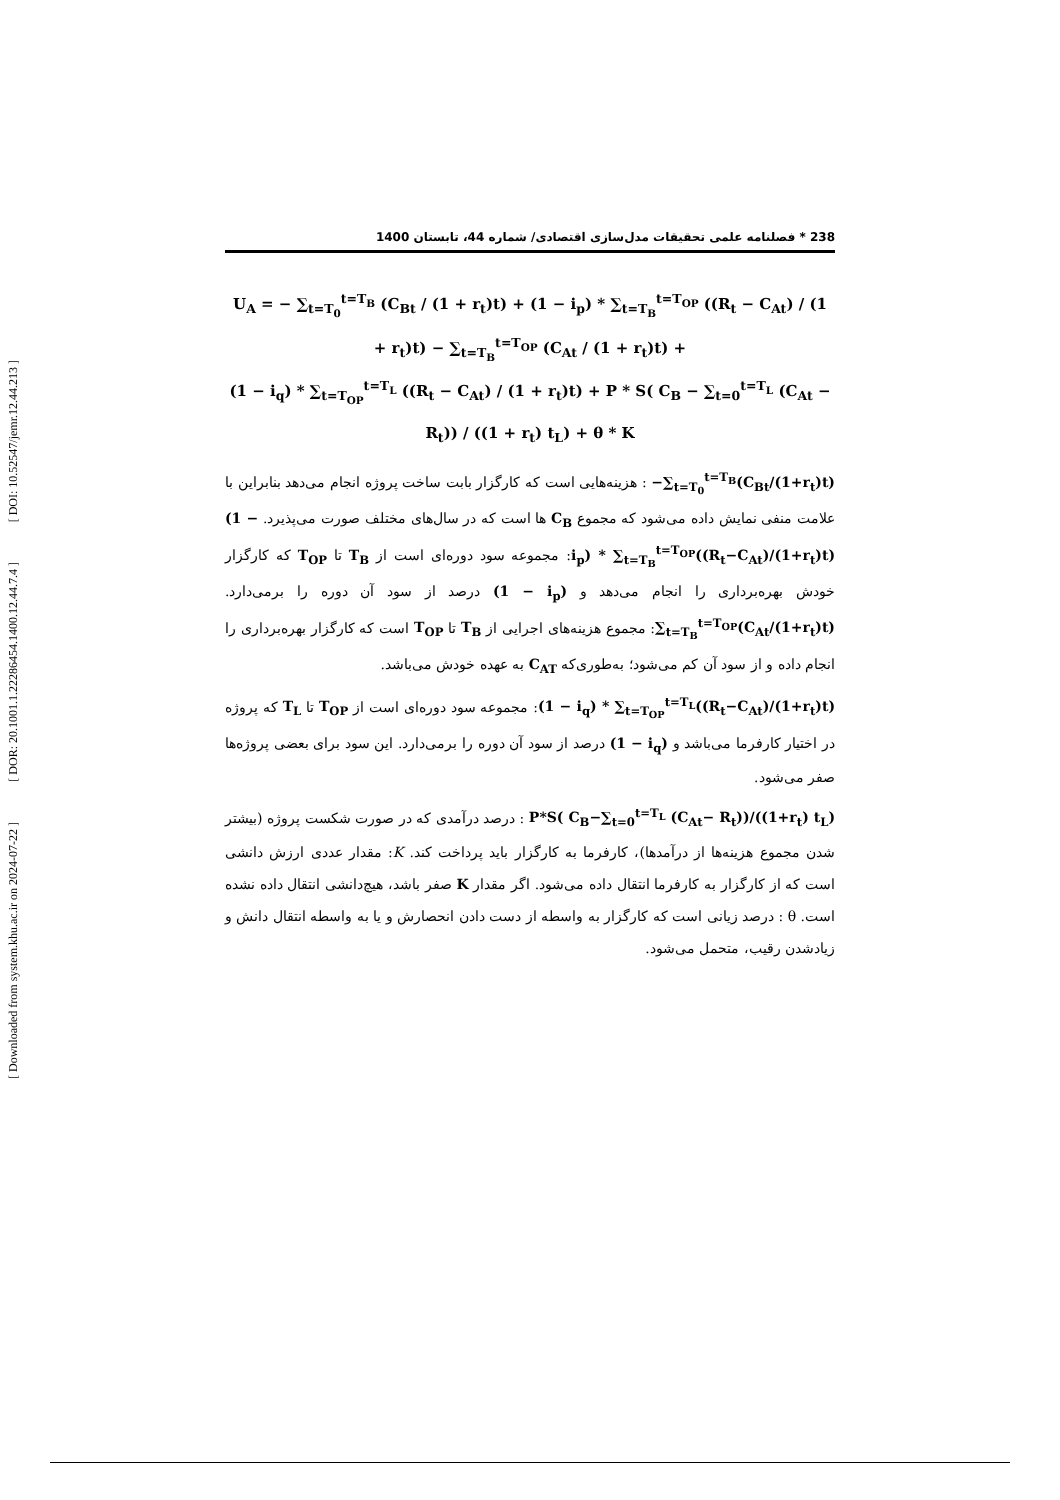[ DOI: 10.52547/jemr.12.44.213 ]
[ DOR: 20.1001.1.22286454.1400.12.44.7.4 ]
[ Downloaded from system.khu.ac.ir on 2024-07-22 ]
238 * فصلنامه علمی تحقیقات مدل‌سازی اقتصادی/ شماره 44، تابستان 1400
U<sub>A</sub> = − ∑<sub>t=T<sub>0</sub></sub><sup>t=T<sub>B</sub></sup> (C<sub>Bt</sub> / (1 + r<sub>t</sub>)t) + (1 − i<sub>p</sub>) * ∑<sub>t=T<sub>B</sub></sub><sup>t=T<sub>OP</sub></sup> ((R<sub>t</sub> − C<sub>At</sub>) / (1 + r<sub>t</sub>)t) − ∑<sub>t=T<sub>B</sub></sub><sup>t=T<sub>OP</sub></sup> (C<sub>At</sub> / (1 + r<sub>t</sub>)t) +
(1 − i<sub>q</sub>) * ∑<sub>t=T<sub>OP</sub></sub><sup>t=T<sub>L</sub></sup> ((R<sub>t</sub> − C<sub>At</sub>) / (1 + r<sub>t</sub>)t) + P * S( C<sub>B</sub> − ∑<sub>t=0</sub><sup>t=T<sub>L</sub></sup> (C<sub>At</sub> − R<sub>t</sub>)) / ((1 + r<sub>t</sub>) t<sub>L</sub>) + θ * K
−∑<sub>t=T<sub>0</sub></sub><sup>t=T<sub>B</sub></sup>(C<sub>Bt</sub>/(1+r<sub>t</sub>)t) : هزینه‌هایی است که کارگزار بابت ساخت پروژه انجام می‌دهد بنابراین با علامت منفی نمایش داده می‌شود که مجموع C<sub>B</sub> ها است که در سال‌های مختلف صورت می‌پذیرد. (1 − i<sub>p</sub>) * ∑<sub>t=T<sub>B</sub></sub><sup>t=T<sub>OP</sub></sup>((R<sub>t</sub>−C<sub>At</sub>)/(1+r<sub>t</sub>)t): مجموعه سود دوره‌ای است از T<sub>B</sub> تا T<sub>OP</sub> که کارگزار خودش بهره‌برداری را انجام می‌دهد و (1 − i<sub>p</sub>) درصد از سود آن دوره را برمی‌دارد. ∑<sub>t=T<sub>B</sub></sub><sup>t=T<sub>OP</sub></sup>(C<sub>At</sub>/(1+r<sub>t</sub>)t): مجموع هزینه‌های اجرایی از T<sub>B</sub> تا T<sub>OP</sub> است که کارگزار بهره‌برداری را انجام داده و از سود آن کم می‌شود؛ به‌طوری‌که C<sub>AT</sub> به عهده خودش می‌باشد.
(1 − i<sub>q</sub>) * ∑<sub>t=T<sub>OP</sub></sub><sup>t=T<sub>L</sub></sup>((R<sub>t</sub>−C<sub>At</sub>)/(1+r<sub>t</sub>)t): مجموعه سود دوره‌ای است از T<sub>OP</sub> تا T<sub>L</sub> که پروژه در اختیار کارفرما می‌باشد و (1 − i<sub>q</sub>) درصد از سود آن دوره را برمی‌دارد. این سود برای بعضی پروژه‌ها صفر می‌شود.
P*S( C<sub>B</sub>−∑<sub>t=0</sub><sup>t=T<sub>L</sub></sup> (C<sub>At</sub>− R<sub>t</sub>))/((1+r<sub>t</sub>) t<sub>L</sub>) : درصد درآمدی که در صورت شکست پروژه (بیشتر شدن مجموع هزینه‌ها از درآمدها)، کارفرما به کارگزار باید پرداخت کند. K: مقدار عددی ارزش دانشی است که از کارگزار به کارفرما انتقال داده می‌شود. اگر مقدار K صفر باشد، هیچ‌دانشی انتقال داده نشده است. θ : درصد زیانی است که کارگزار به واسطه از دست دادن انحصارش و یا به واسطه انتقال دانش و زیادشدن رقیب، متحمل می‌شود.